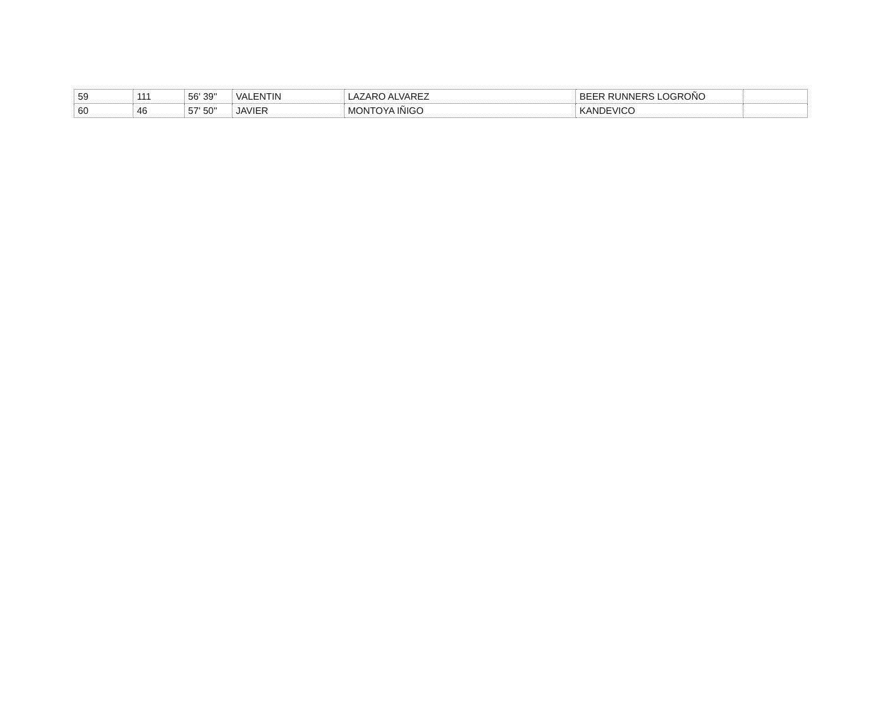| 59 | 111 | 56' 39'' | VALENTIN | LAZARO ALVAREZ | BEER RUNNERS LOGROÑO | |
| 60 | 46 | 57' 50'' | JAVIER | MONTOYA IÑIGO | KANDEVICO | |